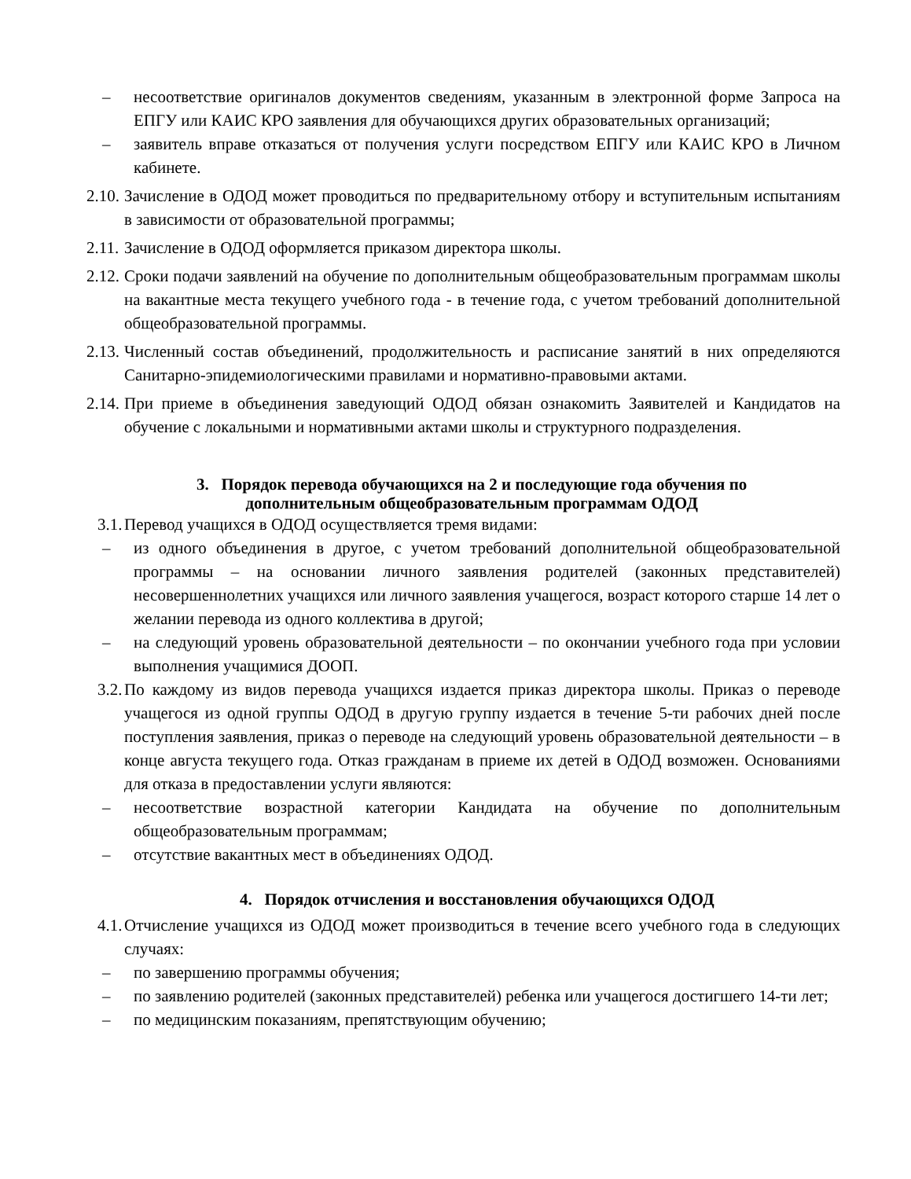– несоответствие оригиналов документов сведениям, указанным в электронной форме Запроса на ЕПГУ или КАИС КРО заявления для обучающихся других образовательных организаций;
– заявитель вправе отказаться от получения услуги посредством ЕПГУ или КАИС КРО в Личном кабинете.
2.10. Зачисление в ОДОД может проводиться по предварительному отбору и вступительным испытаниям в зависимости от образовательной программы;
2.11. Зачисление в ОДОД оформляется приказом директора школы.
2.12. Сроки подачи заявлений на обучение по дополнительным общеобразовательным программам школы на вакантные места текущего учебного года - в течение года, с учетом требований дополнительной общеобразовательной программы.
2.13. Численный состав объединений, продолжительность и расписание занятий в них определяются Санитарно-эпидемиологическими правилами и нормативно-правовыми актами.
2.14. При приеме в объединения заведующий ОДОД обязан ознакомить Заявителей и Кандидатов на обучение с локальными и нормативными актами школы и структурного подразделения.
3. Порядок перевода обучающихся на 2 и последующие года обучения по
дополнительным общеобразовательным программам ОДОД
3.1. Перевод учащихся в ОДОД осуществляется тремя видами:
– из одного объединения в другое, с учетом требований дополнительной общеобразовательной программы – на основании личного заявления родителей (законных представителей) несовершеннолетних учащихся или личного заявления учащегося, возраст которого старше 14 лет о желании перевода из одного коллектива в другой;
– на следующий уровень образовательной деятельности – по окончании учебного года при условии выполнения учащимися ДООП.
3.2. По каждому из видов перевода учащихся издается приказ директора школы. Приказ о переводе учащегося из одной группы ОДОД в другую группу издается в течение 5-ти рабочих дней после поступления заявления, приказ о переводе на следующий уровень образовательной деятельности – в конце августа текущего года. Отказ гражданам в приеме их детей в ОДОД возможен. Основаниями для отказа в предоставлении услуги являются:
– несоответствие возрастной категории Кандидата на обучение по дополнительным общеобразовательным программам;
– отсутствие вакантных мест в объединениях ОДОД.
4. Порядок отчисления и восстановления обучающихся ОДОД
4.1. Отчисление учащихся из ОДОД может производиться в течение всего учебного года в следующих случаях:
– по завершению программы обучения;
– по заявлению родителей (законных представителей) ребенка или учащегося достигшего 14-ти лет;
– по медицинским показаниям, препятствующим обучению;